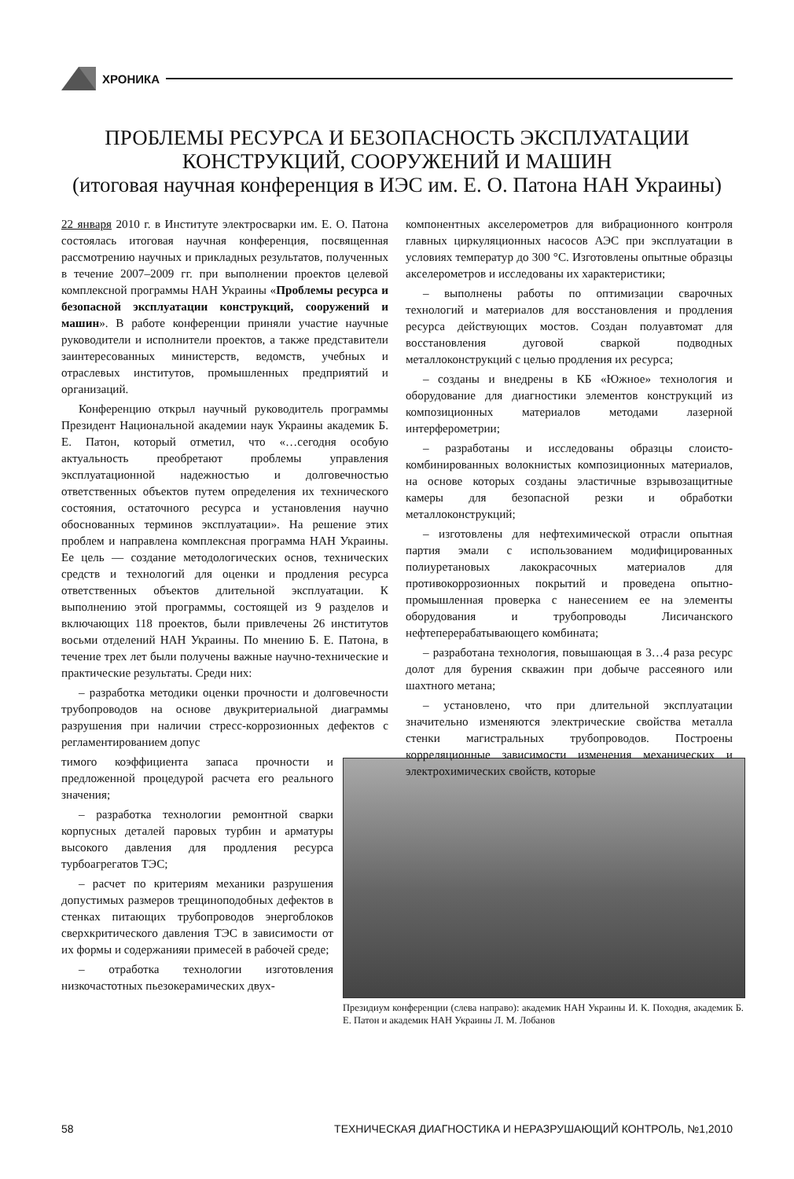ХРОНИКА
ПРОБЛЕМЫ РЕСУРСА И БЕЗОПАСНОСТЬ ЭКСПЛУАТАЦИИ
КОНСТРУКЦИЙ, СООРУЖЕНИЙ И МАШИН
(итоговая научная конференция в ИЭС им. Е. О. Патона НАН Украины)
22 января 2010 г. в Институте электросварки им. Е. О. Патона состоялась итоговая научная конференция, посвященная рассмотрению научных и прикладных результатов, полученных в течение 2007–2009 гг. при выполнении проектов целевой комплексной программы НАН Украины «Проблемы ресурса и безопасной эксплуатации конструкций, сооружений и машин». В работе конференции приняли участие научные руководители и исполнители проектов, а также представители заинтересованных министерств, ведомств, учебных и отраслевых институтов, промышленных предприятий и организаций.
Конференцию открыл научный руководитель программы Президент Национальной академии наук Украины академик Б. Е. Патон, который отметил, что «…сегодня особую актуальность преобретают проблемы управления эксплуатационной надежностью и долговечностью ответственных объектов путем определения их технического состояния, остаточного ресурса и установления научно обоснованных терминов эксплуатации». На решение этих проблем и направлена комплексная программа НАН Украины. Ее цель — создание методологических основ, технических средств и технологий для оценки и продления ресурса ответственных объектов длительной эксплуатации. К выполнению этой программы, состоящей из 9 разделов и включающих 118 проектов, были привлечены 26 институтов восьми отделений НАН Украины. По мнению Б. Е. Патона, в течение трех лет были получены важные научно-технические и практические результаты. Среди них:
– разработка методики оценки прочности и долговечности трубопроводов на основе двукритериальной диаграммы разрушения при наличии стресс-коррозионных дефектов с регламентированием допус
Президиум конференции (слева направо): академик НАН Украины И. К. Походня, академик Б. Е. Патон и академик НАН Украины Л. М. Лобанов
тимого коэффициента запаса прочности и предложенной процедурой расчета его реального значения;
– разработка технологии ремонтной сварки корпусных деталей паровых турбин и арматуры высокого давления для продления ресурса турбоагрегатов ТЭС;
– расчет по критериям механики разрушения допустимых размеров трещиноподобных дефектов в стенках питающих трубопроводов энергоблоков сверхкритического давления ТЭС в зависимости от их формы и содержанияи примесей в рабочей среде;
– отработка технологии изготовления низкочастотных пьезокерамических двух-
компонентных акселерометров для вибрационного контроля главных циркуляционных насосов АЭС при эксплуатации в условиях температур до 300 °С. Изготовлены опытные образцы акселерометров и исследованы их характеристики;
– выполнены работы по оптимизации сварочных технологий и материалов для восстановления и продления ресурса действующих мостов. Создан полуавтомат для восстановления дуговой сваркой подводных металлоконструкций с целью продления их ресурса;
– созданы и внедрены в КБ «Южное» технология и оборудование для диагностики элементов конструкций из композиционных материалов методами лазерной интерферометрии;
– разработаны и исследованы образцы слоисто-комбинированных волокнистых композиционных материалов, на основе которых созданы эластичные взрывозащитные камеры для безопасной резки и обработки металлоконструкций;
– изготовлены для нефтехимической отрасли опытная партия эмали с использованием модифицированных полиуретановых лакокрасочных материалов для противокоррозионных покрытий и проведена опытно-промышленная проверка с нанесением ее на элементы оборудования и трубопроводы Лисичанского нефтеперерабатывающего комбината;
– разработана технология, повышающая в 3…4 раза ресурс долот для бурения скважин при добыче рассеяного или шахтного метана;
– установлено, что при длительной эксплуатации значительно изменяются электрические свойства металла стенки магистральных трубопроводов. Построены корреляционные зависимости изменения механических и электрохимических свойств, которые
58 ТЕХНИЧЕСКАЯ ДИАГНОСТИКА И НЕРАЗРУШАЮЩИЙ КОНТРОЛЬ, №1,2010